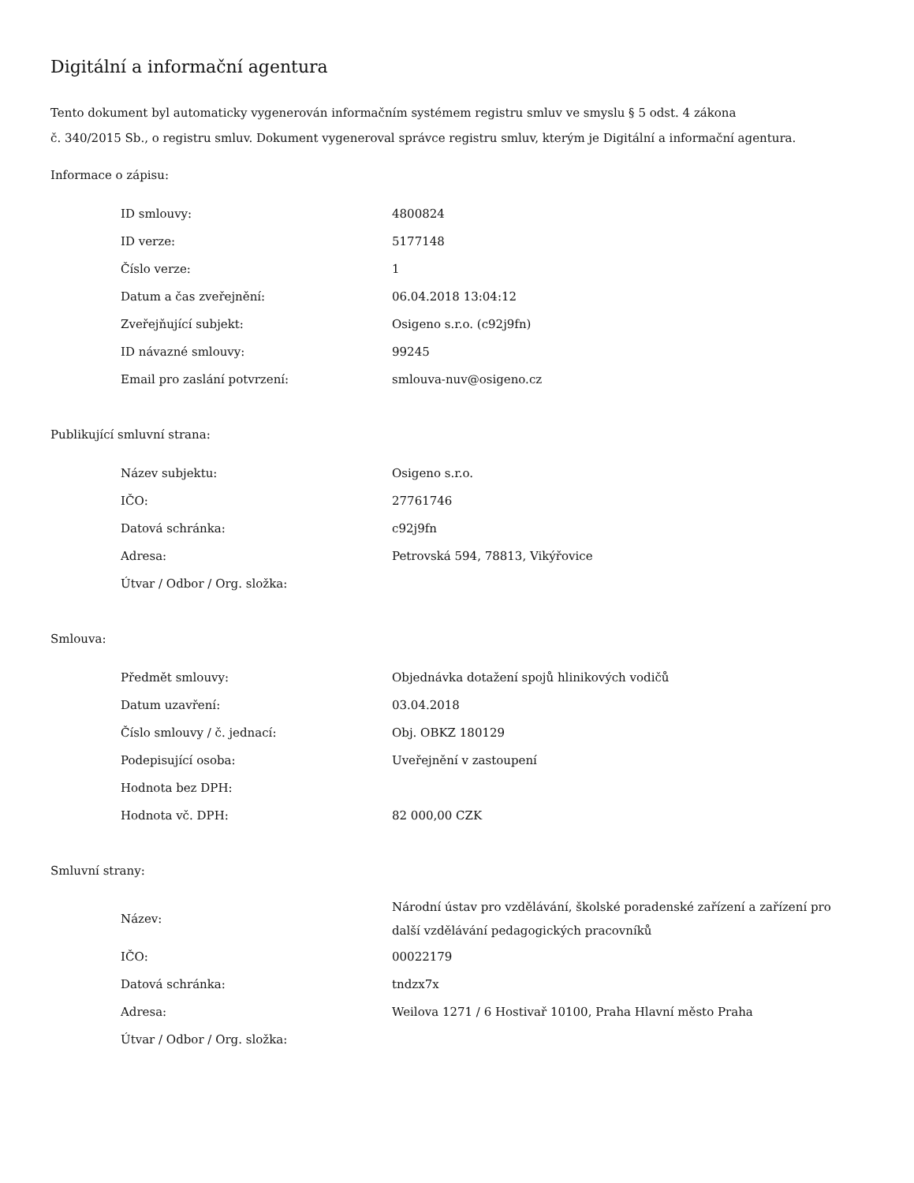Digitální a informační agentura
Tento dokument byl automaticky vygenerován informačním systémem registru smluv ve smyslu § 5 odst. 4 zákona
č. 340/2015 Sb., o registru smluv. Dokument vygeneroval správce registru smluv, kterým je Digitální a informační agentura.
Informace o zápisu:
| ID smlouvy: | 4800824 |
| ID verze: | 5177148 |
| Číslo verze: | 1 |
| Datum a čas zveřejnění: | 06.04.2018 13:04:12 |
| Zveřejňující subjekt: | Osigeno s.r.o. (c92j9fn) |
| ID návazné smlouvy: | 99245 |
| Email pro zaslání potvrzení: | smlouva-nuv@osigeno.cz |
Publikující smluvní strana:
| Název subjektu: | Osigeno s.r.o. |
| IČO: | 27761746 |
| Datová schránka: | c92j9fn |
| Adresa: | Petrovská 594, 78813, Vikýřovice |
| Útvar / Odbor / Org. složka: | |
Smlouva:
| Předmět smlouvy: | Objednávka dotažení spojů hlinikových vodičů |
| Datum uzavření: | 03.04.2018 |
| Číslo smlouvy / č. jednací: | Obj. OBKZ 180129 |
| Podepisující osoba: | Uveřejnění v zastoupení |
| Hodnota bez DPH: | |
| Hodnota vč. DPH: | 82 000,00 CZK |
Smluvní strany:
| Název: | Národní ústav pro vzdělávání, školské poradenské zařízení a zařízení pro další vzdělávání pedagogických pracovníků |
| IČO: | 00022179 |
| Datová schránka: | tndzx7x |
| Adresa: | Weilova 1271 / 6 Hostivař 10100, Praha Hlavní město Praha |
| Útvar / Odbor / Org. složka: | |